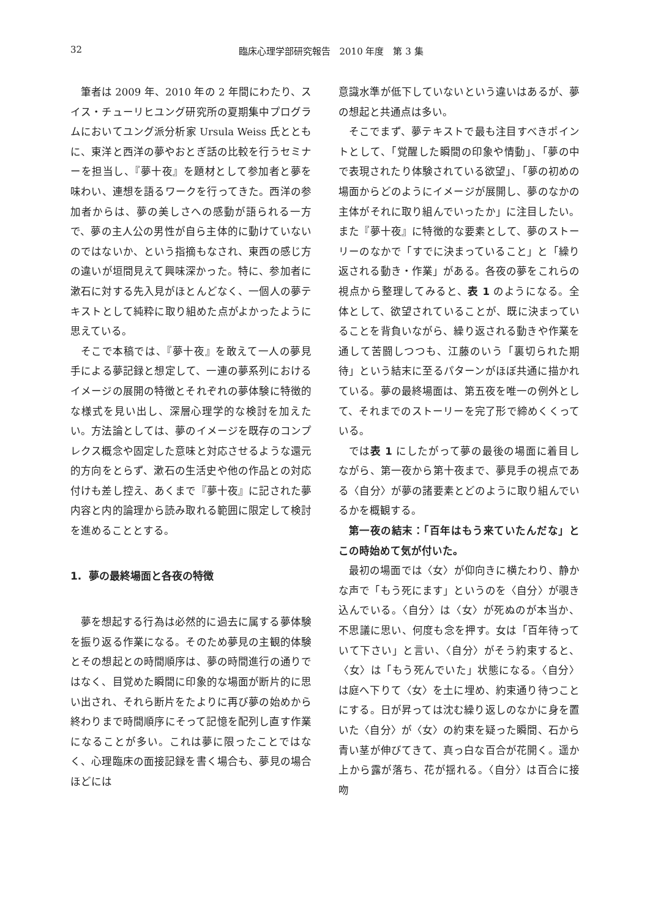32
臨床心理学部研究報告　2010 年度　第 3 集
筆者は 2009 年、2010 年の 2 年間にわたり、スイス・チューリヒユング研究所の夏期集中プログラムにおいてユング派分析家 Ursula Weiss 氏とともに、東洋と西洋の夢やおとぎ話の比較を行うセミナーを担当し、『夢十夜』を題材として参加者と夢を味わい、連想を語るワークを行ってきた。西洋の参加者からは、夢の美しさへの感動が語られる一方で、夢の主人公の男性が自ら主体的に動けていないのではないか、という指摘もなされ、東西の感じ方の違いが垣間見えて興味深かった。特に、参加者に漱石に対する先入見がほとんどなく、一個人の夢テキストとして純粋に取り組めた点がよかったように思えている。
そこで本稿では、『夢十夜』を敢えて一人の夢見手による夢記録と想定して、一連の夢系列におけるイメージの展開の特徴とそれぞれの夢体験に特徴的な様式を見い出し、深層心理学的な検討を加えたい。方法論としては、夢のイメージを既存のコンプレクス概念や固定した意味と対応させるような還元的方向をとらず、漱石の生活史や他の作品との対応付けも差し控え、あくまで『夢十夜』に記された夢内容と内的論理から読み取れる範囲に限定して検討を進めることとする。
1. 夢の最終場面と各夜の特徴
夢を想起する行為は必然的に過去に属する夢体験を振り返る作業になる。そのため夢見の主観的体験とその想起との時間順序は、夢の時間進行の通りではなく、目覚めた瞬間に印象的な場面が断片的に思い出され、それら断片をたよりに再び夢の始めから終わりまで時間順序にそって記憶を配列し直す作業になることが多い。これは夢に限ったことではなく、心理臨床の面接記録を書く場合も、夢見の場合ほどには
意識水準が低下していないという違いはあるが、夢の想起と共通点は多い。
そこでまず、夢テキストで最も注目すべきポイントとして、「覚醒した瞬間の印象や情動」、「夢の中で表現されたり体験されている欲望」、「夢の初めの場面からどのようにイメージが展開し、夢のなかの主体がそれに取り組んでいったか」に注目したい。また『夢十夜』に特徴的な要素として、夢のストーリーのなかで「すでに決まっていること」と「繰り返される動き・作業」がある。各夜の夢をこれらの視点から整理してみると、表 1 のようになる。全体として、欲望されていることが、既に決まっていることを背負いながら、繰り返される動きや作業を通して苦闘しつつも、江藤のいう「裏切られた期待」という結末に至るパターンがほぼ共通に描かれている。夢の最終場面は、第五夜を唯一の例外として、それまでのストーリーを完了形で締めくくっている。
では表 1 にしたがって夢の最後の場面に着目しながら、第一夜から第十夜まで、夢見手の視点である〈自分〉が夢の諸要素とどのように取り組んでいるかを概観する。
第一夜の結末：「百年はもう来ていたんだな」とこの時始めて気が付いた。
最初の場面では〈女〉が仰向きに横たわり、静かな声で「もう死にます」というのを〈自分〉が覗き込んでいる。〈自分〉は〈女〉が死ぬのが本当か、不思議に思い、何度も念を押す。女は「百年待っていて下さい」と言い、〈自分〉がそう約束すると、〈女〉は「もう死んでいた」状態になる。〈自分〉は庭へ下りて〈女〉を土に埋め、約束通り待つことにする。日が昇っては沈む繰り返しのなかに身を置いた〈自分〉が〈女〉の約束を疑った瞬間、石から青い茎が伸びてきて、真っ白な百合が花開く。遥か上から露が落ち、花が揺れる。〈自分〉は百合に接吻